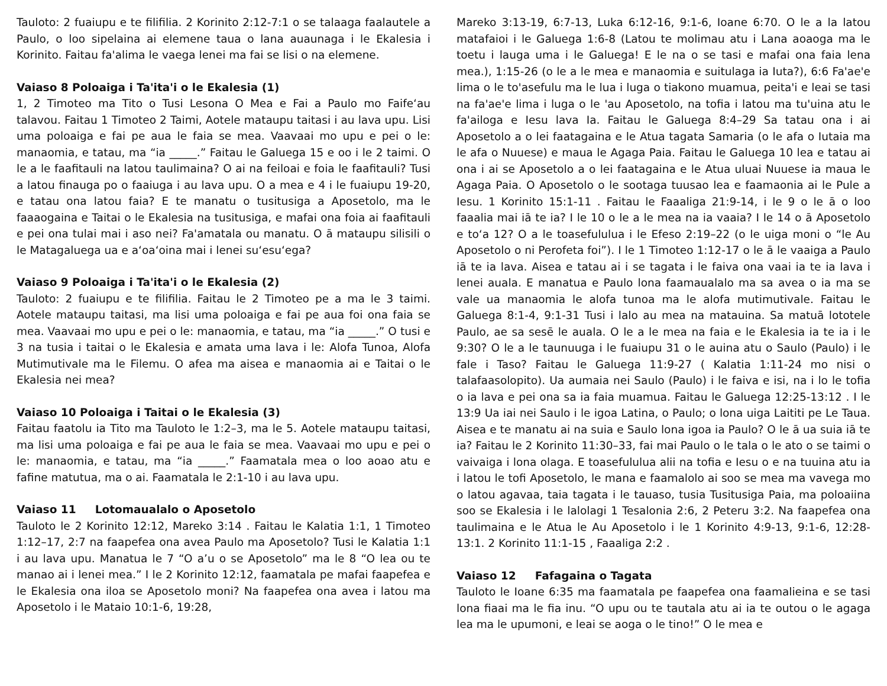Tauloto: 2 fuaiupu e te filifilia. 2 Korinito 2:12-7:1 o se talaaga faalautele a Paulo, o loo sipelaina ai elemene taua o lana auaunaga i le Ekalesia i Korinito. Faitau fa'alima le vaega lenei ma fai se lisi o na elemene.
Vaiaso 8 Poloaiga i Ta'ita'i o le Ekalesia (1)
1, 2 Timoteo ma Tito o Tusi Lesona O Mea e Fai a Paulo mo Faife‘au talavou. Faitau 1 Timoteo 2 Taimi, Aotele mataupu taitasi i au lava upu. Lisi uma poloaiga e fai pe aua le faia se mea. Vaavaai mo upu e pei o le: manaomia, e tatau, ma “ia _____.” Faitau le Galuega 15 e oo i le 2 taimi. O le a le faafitauli na latou taulimaina? O ai na feiloai e foia le faafitauli? Tusi a latou finauga po o faaiuga i au lava upu. O a mea e 4 i le fuaiupu 19-20, e tatau ona latou faia? E te manatu o tusitusiga a Aposetolo, ma le faaaogaina e Taitai o le Ekalesia na tusitusiga, e mafai ona foia ai faafitauli e pei ona tulai mai i aso nei? Fa'amatala ou manatu. O ā mataupu silisili o le Matagaluega ua e a‘oa‘oina mai i lenei su‘esu‘ega?
Vaiaso 9 Poloaiga i Ta'ita'i o le Ekalesia (2)
Tauloto: 2 fuaiupu e te filifilia. Faitau le 2 Timoteo pe a ma le 3 taimi. Aotele mataupu taitasi, ma lisi uma poloaiga e fai pe aua foi ona faia se mea. Vaavaai mo upu e pei o le: manaomia, e tatau, ma “ia _____.” O tusi e 3 na tusia i taitai o le Ekalesia e amata uma lava i le: Alofa Tunoa, Alofa Mutimutivale ma le Filemu. O afea ma aisea e manaomia ai e Taitai o le Ekalesia nei mea?
Vaiaso 10 Poloaiga i Taitai o le Ekalesia (3)
Faitau faatolu ia Tito ma Tauloto le 1:2–3, ma le 5. Aotele mataupu taitasi, ma lisi uma poloaiga e fai pe aua le faia se mea. Vaavaai mo upu e pei o le: manaomia, e tatau, ma “ia _____.” Faamatala mea o loo aoao atu e fafine matutua, ma o ai. Faamatala le 2:1-10 i au lava upu.
Vaiaso 11 Lotomaualalo o Aposetolo
Tauloto le 2 Korinito 12:12, Mareko 3:14 . Faitau le Kalatia 1:1, 1 Timoteo 1:12–17, 2:7 na faapefea ona avea Paulo ma Aposetolo? Tusi le Kalatia 1:1 i au lava upu. Manatua le 7 “O a’u o se Aposetolo” ma le 8 “O lea ou te manao ai i lenei mea.” I le 2 Korinito 12:12, faamatala pe mafai faapefea e le Ekalesia ona iloa se Aposetolo moni? Na faapefea ona avea i latou ma Aposetolo i le Mataio 10:1-6, 19:28,
Mareko 3:13-19, 6:7-13, Luka 6:12-16, 9:1-6, Ioane 6:70. O le a la latou matafaioi i le Galuega 1:6-8 (Latou te molimau atu i Lana aoaoga ma le toetu i lauga uma i le Galuega! E le na o se tasi e mafai ona faia lena mea.), 1:15-26 (o le a le mea e manaomia e suitulaga ia Iuta?), 6:6 Fa'ae'e lima o le to'asefulu ma le lua i luga o tiakono muamua, peita'i e leai se tasi na fa'ae'e lima i luga o le 'au Aposetolo, na tofia i latou ma tu'uina atu le fa'ailoga e Iesu lava Ia. Faitau le Galuega 8:4–29 Sa tatau ona i ai Aposetolo a o lei faatagaina e le Atua tagata Samaria (o le afa o Iutaia ma le afa o Nuuese) e maua le Agaga Paia. Faitau le Galuega 10 lea e tatau ai ona i ai se Aposetolo a o lei faatagaina e le Atua uluai Nuuese ia maua le Agaga Paia. O Aposetolo o le sootaga tuusao lea e faamaonia ai le Pule a Iesu. 1 Korinito 15:1-11 . Faitau le Faaaliga 21:9-14, i le 9 o le ā o loo faaalia mai iā te ia? I le 10 o le a le mea na ia vaaia? I le 14 o ā Aposetolo e to‘a 12? O a le toasefululua i le Efeso 2:19–22 (o le uiga moni o “le Au Aposetolo o ni Perofeta foi”). I le 1 Timoteo 1:12-17 o le ā le vaaiga a Paulo iā te ia lava. Aisea e tatau ai i se tagata i le faiva ona vaai ia te ia lava i lenei auala. E manatua e Paulo lona faamaualalo ma sa avea o ia ma se vale ua manaomia le alofa tunoa ma le alofa mutimutivale. Faitau le Galuega 8:1-4, 9:1-31 Tusi i lalo au mea na matauina. Sa matuā lototele Paulo, ae sa sesē le auala. O le a le mea na faia e le Ekalesia ia te ia i le 9:30? O le a le taunuuga i le fuaiupu 31 o le auina atu o Saulo (Paulo) i le fale i Taso? Faitau le Galuega 11:9-27 ( Kalatia 1:11-24 mo nisi o talafaasolopito). Ua aumaia nei Saulo (Paulo) i le faiva e isi, na i lo le tofia o ia lava e pei ona sa ia faia muamua. Faitau le Galuega 12:25-13:12 . I le 13:9 Ua iai nei Saulo i le igoa Latina, o Paulo; o lona uiga Laititi pe Le Taua. Aisea e te manatu ai na suia e Saulo lona igoa ia Paulo? O le ā ua suia iā te ia? Faitau le 2 Korinito 11:30–33, fai mai Paulo o le tala o le ato o se taimi o vaivaiga i lona olaga. E toasefululua alii na tofia e Iesu o e na tuuina atu ia i latou le tofi Aposetolo, le mana e faamalolo ai soo se mea ma vavega mo o latou agavaa, taia tagata i le tauaso, tusia Tusitusiga Paia, ma poloaiina soo se Ekalesia i le lalolagi 1 Tesalonia 2:6, 2 Peteru 3:2. Na faapefea ona taulimaina e le Atua le Au Aposetolo i le 1 Korinito 4:9-13, 9:1-6, 12:28-13:1. 2 Korinito 11:1-15 , Faaaliga 2:2 .
Vaiaso 12 Fafagaina o Tagata
Tauloto le Ioane 6:35 ma faamatala pe faapefea ona faamalieina e se tasi lona fiaai ma le fia inu. “O upu ou te tautala atu ai ia te outou o le agaga lea ma le upumoni, e leai se aoga o le tino!” O le mea e